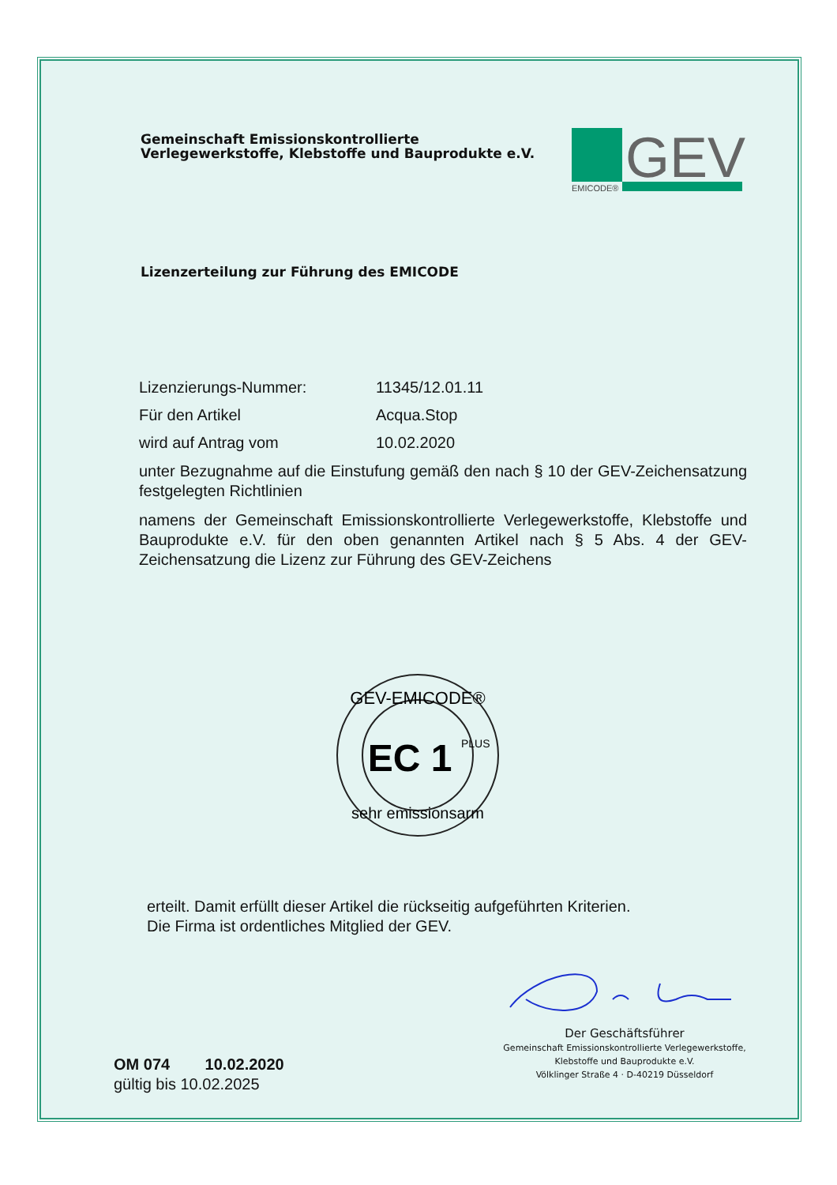Gemeinschaft Emissionskontrollierte
Verlegewerkstoffe, Klebstoffe und Bauprodukte e.V.
GEV
EMICODE®
Lizenzerteilung zur Führung des EMICODE
Lizenzierungs-Nummer: 11345/12.01.11
Für den Artikel Acqua.Stop
wird auf Antrag vom 10.02.2020
unter Bezugnahme auf die Einstufung gemäß den nach § 10 der GEV-Zeichensatzung festgelegten Richtlinien
namens der Gemeinschaft Emissionskontrollierte Verlegewerkstoffe, Klebstoffe und Bauprodukte e.V. für den oben genannten Artikel nach § 5 Abs. 4 der GEV-Zeichensatzung die Lizenz zur Führung des GEV-Zeichens
GEV-EMICODE®
EC 1
PLUS
sehr emissionsarm
erteilt. Damit erfüllt dieser Artikel die rückseitig aufgeführten Kriterien.
Die Firma ist ordentliches Mitglied der GEV.
OM 074 10.02.2020
gültig bis 10.02.2025
Der Geschäftsführer
Gemeinschaft Emissionskontrollierte Verlegewerkstoffe,
Klebstoffe und Bauprodukte e.V.
Völklinger Straße 4 · D-40219 Düsseldorf